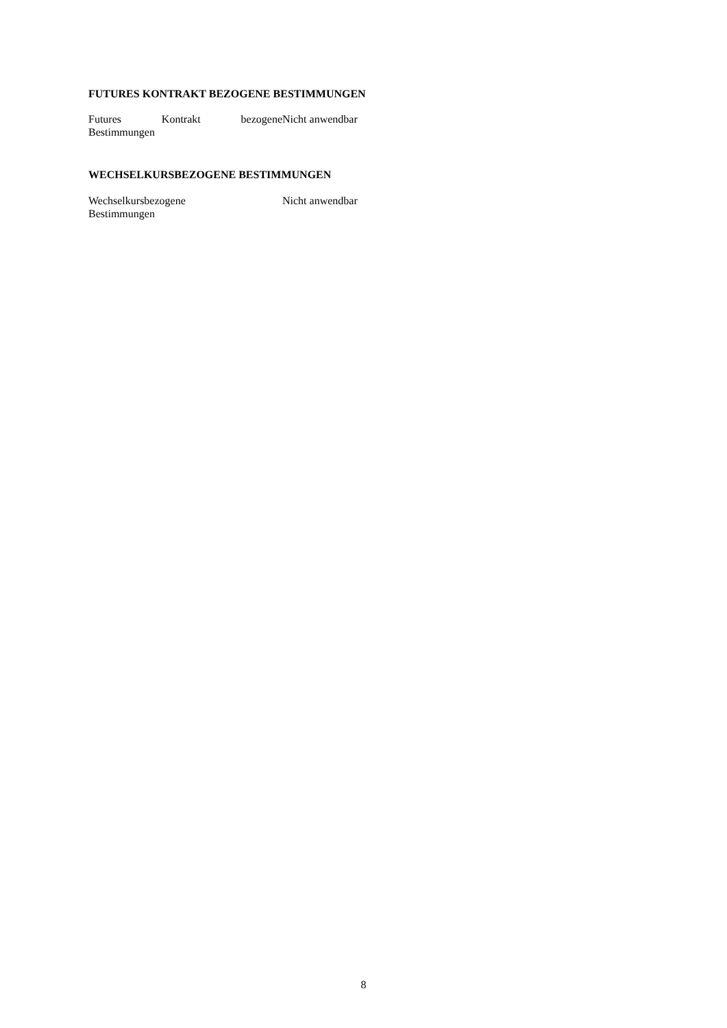FUTURES KONTRAKT BEZOGENE BESTIMMUNGEN
Futures Kontrakt bezogene Nicht anwendbar
Bestimmungen
WECHSELKURSBEZOGENE BESTIMMUNGEN
Wechselkursbezogene
Bestimmungen
Nicht anwendbar
8